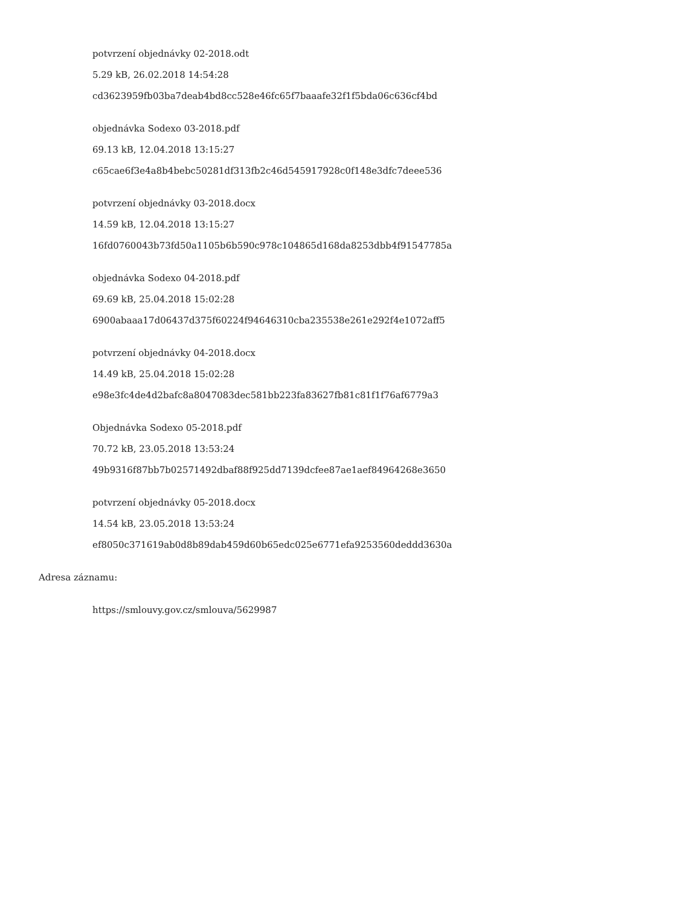potvrzení objednávky 02-2018.odt
5.29 kB, 26.02.2018 14:54:28
cd3623959fb03ba7deab4bd8cc528e46fc65f7baaafe32f1f5bda06c636cf4bd
objednávka Sodexo 03-2018.pdf
69.13 kB, 12.04.2018 13:15:27
c65cae6f3e4a8b4bebc50281df313fb2c46d545917928c0f148e3dfc7deee536
potvrzení objednávky 03-2018.docx
14.59 kB, 12.04.2018 13:15:27
16fd0760043b73fd50a1105b6b590c978c104865d168da8253dbb4f91547785a
objednávka Sodexo 04-2018.pdf
69.69 kB, 25.04.2018 15:02:28
6900abaaa17d06437d375f60224f94646310cba235538e261e292f4e1072aff5
potvrzení objednávky 04-2018.docx
14.49 kB, 25.04.2018 15:02:28
e98e3fc4de4d2bafc8a8047083dec581bb223fa83627fb81c81f1f76af6779a3
Objednávka Sodexo 05-2018.pdf
70.72 kB, 23.05.2018 13:53:24
49b9316f87bb7b02571492dbaf88f925dd7139dcfee87ae1aef84964268e3650
potvrzení objednávky 05-2018.docx
14.54 kB, 23.05.2018 13:53:24
ef8050c371619ab0d8b89dab459d60b65edc025e6771efa9253560deddd3630a
Adresa záznamu:
https://smlouvy.gov.cz/smlouva/5629987